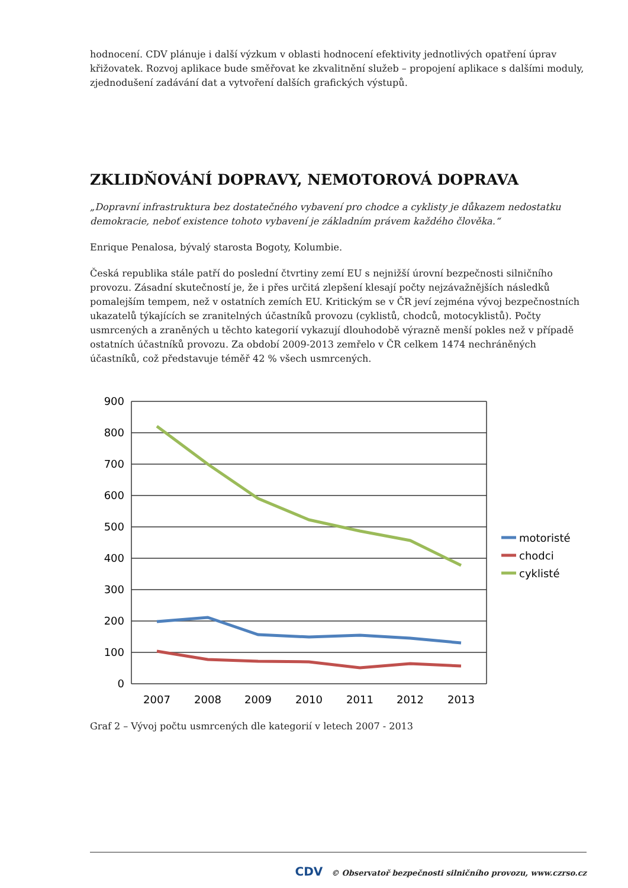hodnocení. CDV plánuje i další výzkum v oblasti hodnocení efektivity jednotlivých opatření úprav křižovatek. Rozvoj aplikace bude směřovat ke zkvalitnění služeb – propojení aplikace s dalšími moduly, zjednodušení zadávání dat a vytvoření dalších grafických výstupů.
ZKLIDŇOVÁNÍ DOPRAVY, NEMOTOROVÁ DOPRAVA
„Dopravní infrastruktura bez dostatečného vybavení pro chodce a cyklisty je důkazem nedostatku demokracie, neboť existence tohoto vybavení je základním právem každého člověka.“
Enrique Penalosa, bývalý starosta Bogoty, Kolumbie.
Česká republika stále patří do poslední čtvrtiny zemí EU s nejnižší úrovní bezpečnosti silničního provozu. Zásadní skutečností je, že i přes určitá zlepšení klesají počty nejzávažnějších následků pomalejším tempem, než v ostatních zemích EU. Kritickým se v ČR jeví zejména vývoj bezpečnostních ukazatelů týkajících se zranitelných účastníků provozu (cyklistů, chodců, motocyklistů). Počty usmrcených a zraněných u těchto kategorií vykazují dlouhodobě výrazně menší pokles než v případě ostatních účastníků provozu. Za období 2009-2013 zemřelo v ČR celkem 1474 nechráněných účastníků, což představuje téměř 42 % všech usmrcených.
900
800
700
600
500
400
300
200
100
0
2007
2008
2009
2010
2011
2012
2013
motoristé
chodci
cyklisté
Graf 2 – Vývoj počtu usmrcených dle kategorií v letech 2007 - 2013
CDV © Observatoř bezpečnosti silničního provozu, www.czrso.cz